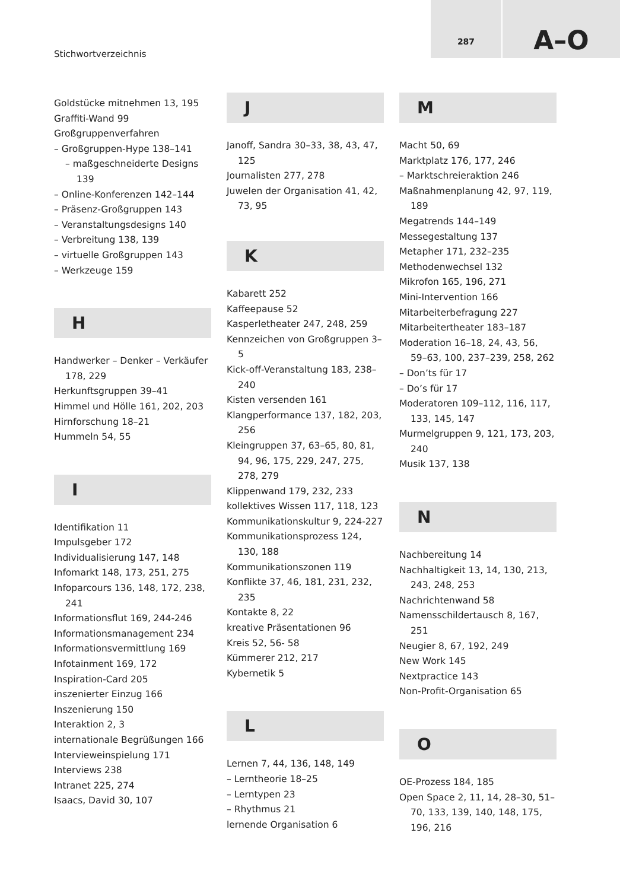Stichwortverzeichnis
287 A–O
Goldstücke mitnehmen 13, 195
Graffiti-Wand 99
Großgruppenverfahren
– Großgruppen-Hype 138–141
– maßgeschneiderte Designs 139
– Online-Konferenzen 142–144
– Präsenz-Großgruppen 143
– Veranstaltungsdesigns 140
– Verbreitung 138, 139
– virtuelle Großgruppen 143
– Werkzeuge 159
H
Handwerker – Denker – Verkäufer 178, 229
Herkunftsgruppen 39–41
Himmel und Hölle 161, 202, 203
Hirnforschung 18–21
Hummeln 54, 55
I
Identifikation 11
Impulsgeber 172
Individualisierung 147, 148
Infomarkt 148, 173, 251, 275
Infoparcours 136, 148, 172, 238, 241
Informationsflut 169, 244-246
Informationsmanagement 234
Informationsvermittlung 169
Infotainment 169, 172
Inspiration-Card 205
inszenierter Einzug 166
Inszenierung 150
Interaktion 2, 3
internationale Begrüßungen 166
Intervieweinspielung 171
Interviews 238
Intranet 225, 274
Isaacs, David 30, 107
J
Janoff, Sandra 30–33, 38, 43, 47, 125
Journalisten 277, 278
Juwelen der Organisation 41, 42, 73, 95
K
Kabarett 252
Kaffeepause 52
Kasperletheater 247, 248, 259
Kennzeichen von Großgruppen 3–5
Kick-off-Veranstaltung 183, 238–240
Kisten versenden 161
Klangperformance 137, 182, 203, 256
Kleingruppen 37, 63–65, 80, 81, 94, 96, 175, 229, 247, 275, 278, 279
Klippenwand 179, 232, 233
kollektives Wissen 117, 118, 123
Kommunikationskultur 9, 224-227
Kommunikationsprozess 124, 130, 188
Kommunikationszonen 119
Konflikte 37, 46, 181, 231, 232, 235
Kontakte 8, 22
kreative Präsentationen 96
Kreis 52, 56- 58
Kümmerer 212, 217
Kybernetik 5
L
Lernen 7, 44, 136, 148, 149
– Lerntheorie 18–25
– Lerntypen 23
– Rhythmus 21
lernende Organisation 6
M
Macht 50, 69
Marktplatz 176, 177, 246
– Marktschreieraktion 246
Maßnahmenplanung 42, 97, 119, 189
Megatrends 144–149
Messegestaltung 137
Metapher 171, 232–235
Methodenwechsel 132
Mikrofon 165, 196, 271
Mini-Intervention 166
Mitarbeiterbefragung 227
Mitarbeitertheater 183–187
Moderation 16–18, 24, 43, 56, 59–63, 100, 237–239, 258, 262
– Don’ts für 17
– Do’s für 17
Moderatoren 109–112, 116, 117, 133, 145, 147
Murmelgruppen 9, 121, 173, 203, 240
Musik 137, 138
N
Nachbereitung 14
Nachhaltigkeit 13, 14, 130, 213, 243, 248, 253
Nachrichtenwand 58
Namensschildertausch 8, 167, 251
Neugier 8, 67, 192, 249
New Work 145
Nextpractice 143
Non-Profit-Organisation 65
O
OE-Prozess 184, 185
Open Space 2, 11, 14, 28–30, 51–70, 133, 139, 140, 148, 175, 196, 216